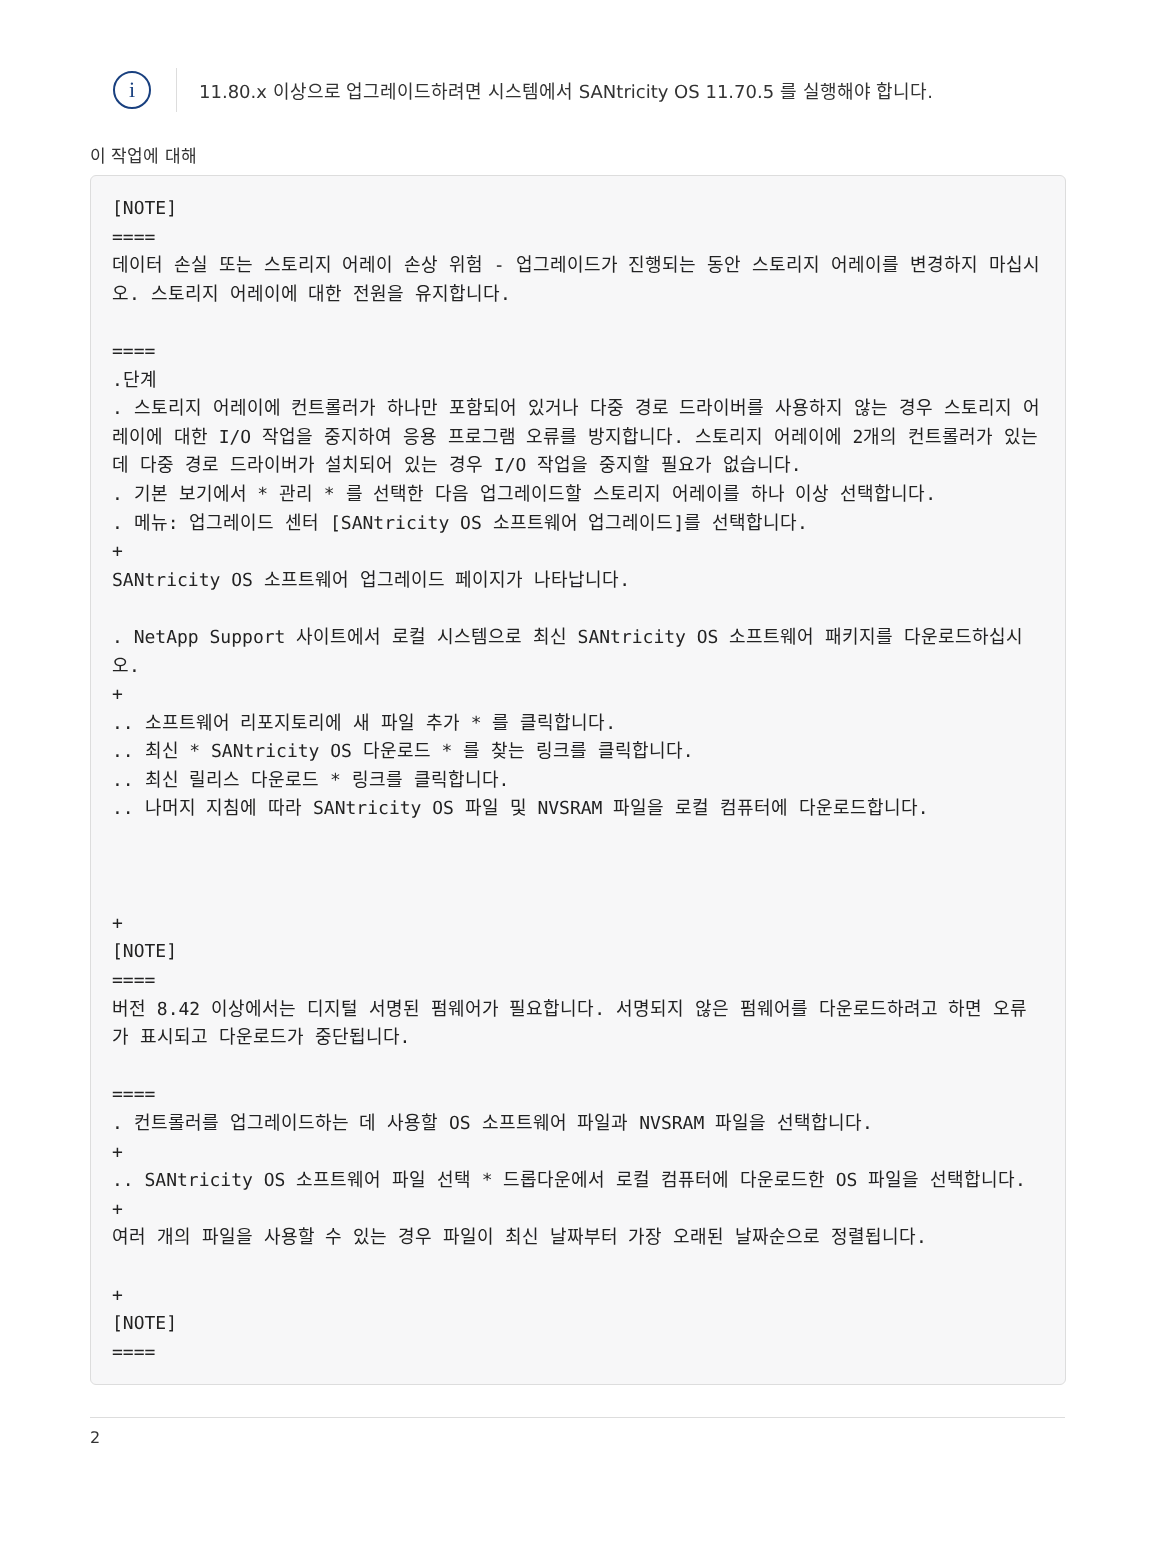i
11.80.x 이상으로 업그레이드하려면 시스템에서 SANtricity OS 11.70.5 를 실행해야 합니다.
이 작업에 대해
[NOTE]
====
데이터 손실 또는 스토리지 어레이 손상 위험 - 업그레이드가 진행되는 동안 스토리지 어레이를 변경하지 마십시오. 스토리지 어레이에 대한 전원을 유지합니다.

====
.단계
. 스토리지 어레이에 컨트롤러가 하나만 포함되어 있거나 다중 경로 드라이버를 사용하지 않는 경우 스토리지 어레이에 대한 I/O 작업을 중지하여 응용 프로그램 오류를 방지합니다. 스토리지 어레이에 2개의 컨트롤러가 있는데 다중 경로 드라이버가 설치되어 있는 경우 I/O 작업을 중지할 필요가 없습니다.
. 기본 보기에서 * 관리 * 를 선택한 다음 업그레이드할 스토리지 어레이를 하나 이상 선택합니다.
. 메뉴: 업그레이드 센터 [SANtricity OS 소프트웨어 업그레이드]를 선택합니다.
+
SANtricity OS 소프트웨어 업그레이드 페이지가 나타납니다.

. NetApp Support 사이트에서 로컬 시스템으로 최신 SANtricity OS 소프트웨어 패키지를 다운로드하십시오.
+
.. 소프트웨어 리포지토리에 새 파일 추가 * 를 클릭합니다.
.. 최신 * SANtricity OS 다운로드 * 를 찾는 링크를 클릭합니다.
.. 최신 릴리스 다운로드 * 링크를 클릭합니다.
.. 나머지 지침에 따라 SANtricity OS 파일 및 NVSRAM 파일을 로컬 컴퓨터에 다운로드합니다.



+
[NOTE]
====
버전 8.42 이상에서는 디지털 서명된 펌웨어가 필요합니다. 서명되지 않은 펌웨어를 다운로드하려고 하면 오류가 표시되고 다운로드가 중단됩니다.

====
. 컨트롤러를 업그레이드하는 데 사용할 OS 소프트웨어 파일과 NVSRAM 파일을 선택합니다.
+
.. SANtricity OS 소프트웨어 파일 선택 * 드롭다운에서 로컬 컴퓨터에 다운로드한 OS 파일을 선택합니다.
+
여러 개의 파일을 사용할 수 있는 경우 파일이 최신 날짜부터 가장 오래된 날짜순으로 정렬됩니다.

+
[NOTE]
====
2